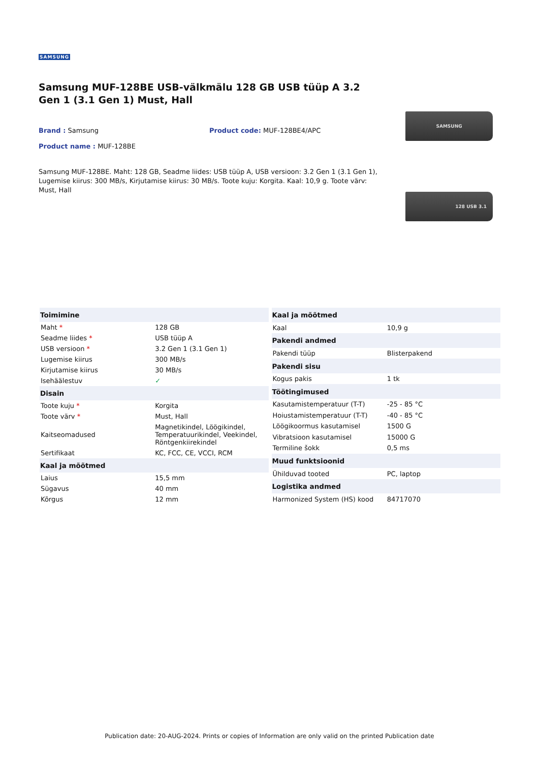SAMSUNG
Samsung MUF-128BE USB-välkmälu 128 GB USB tüüp A 3.2 Gen 1 (3.1 Gen 1) Must, Hall
Brand : Samsung Product code: MUF-128BE4/APC
Product name : MUF-128BE
Samsung MUF-128BE. Maht: 128 GB, Seadme liides: USB tüüp A, USB versioon: 3.2 Gen 1 (3.1 Gen 1), Lugemise kiirus: 300 MB/s, Kirjutamise kiirus: 30 MB/s. Toote kuju: Korgita. Kaal: 10,9 g. Toote värv: Must, Hall
SAMSUNG
128 USB 3.1
| Toimimine | |
| --- | --- |
| Maht * | 128 GB |
| Seadme liides * | USB tüüp A |
| USB versioon * | 3.2 Gen 1 (3.1 Gen 1) |
| Lugemise kiirus | 300 MB/s |
| Kirjutamise kiirus | 30 MB/s |
| Isehäälestuv | ✓ |
| Disain | |
| Toote kuju * | Korgita |
| Toote värv * | Must, Hall |
| Kaitseomadused | Magnetikindel, Löögikindel, Temperatuurikindel, Veekindel, Röntgenkiirekindel |
| Sertifikaat | KC, FCC, CE, VCCI, RCM |
| Kaal ja mõõtmed | |
| Laius | 15,5 mm |
| Sügavus | 40 mm |
| Kõrgus | 12 mm |
| Kaal ja mõõtmed | |
| --- | --- |
| Kaal | 10,9 g |
| Pakendi andmed | |
| Pakendi tüüp | Blisterpakend |
| Pakendi sisu | |
| Kogus pakis | 1 tk |
| Töötingimused | |
| Kasutamistemperatuur (T-T) | -25 - 85 °C |
| Hoiustamistemperatuur (T-T) | -40 - 85 °C |
| Löögikoormus kasutamisel | 1500 G |
| Vibratsioon kasutamisel | 15000 G |
| Termiline šokk | 0,5 ms |
| Muud funktsioonid | |
| Ühilduvad tooted | PC, laptop |
| Logistika andmed | |
| Harmonized System (HS) kood | 84717070 |
Publication date: 20-AUG-2024. Prints or copies of Information are only valid on the printed Publication date